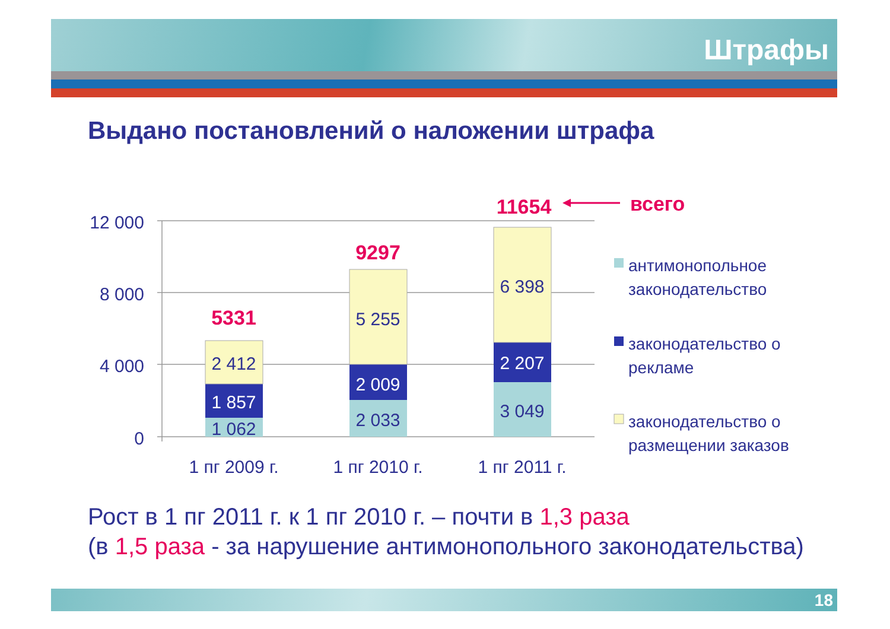Штрафы
Выдано постановлений о наложении штрафа
12 000
8 000
4 000
0
1 062
1 857
2 412
2 033
2 009
5 255
3 049
2 207
6 398
1 пг 2009 г.
1 пг 2010 г.
1 пг 2011 г.
5331
9297
11654
всего
антимонопольное
законодательство
законодательство о
рекламе
законодательство о
размещении заказов
Рост в 1 пг 2011 г. к 1 пг 2010 г. – почти в 1,3 раза
(в 1,5 раза - за нарушение антимонопольного законодательства)
18